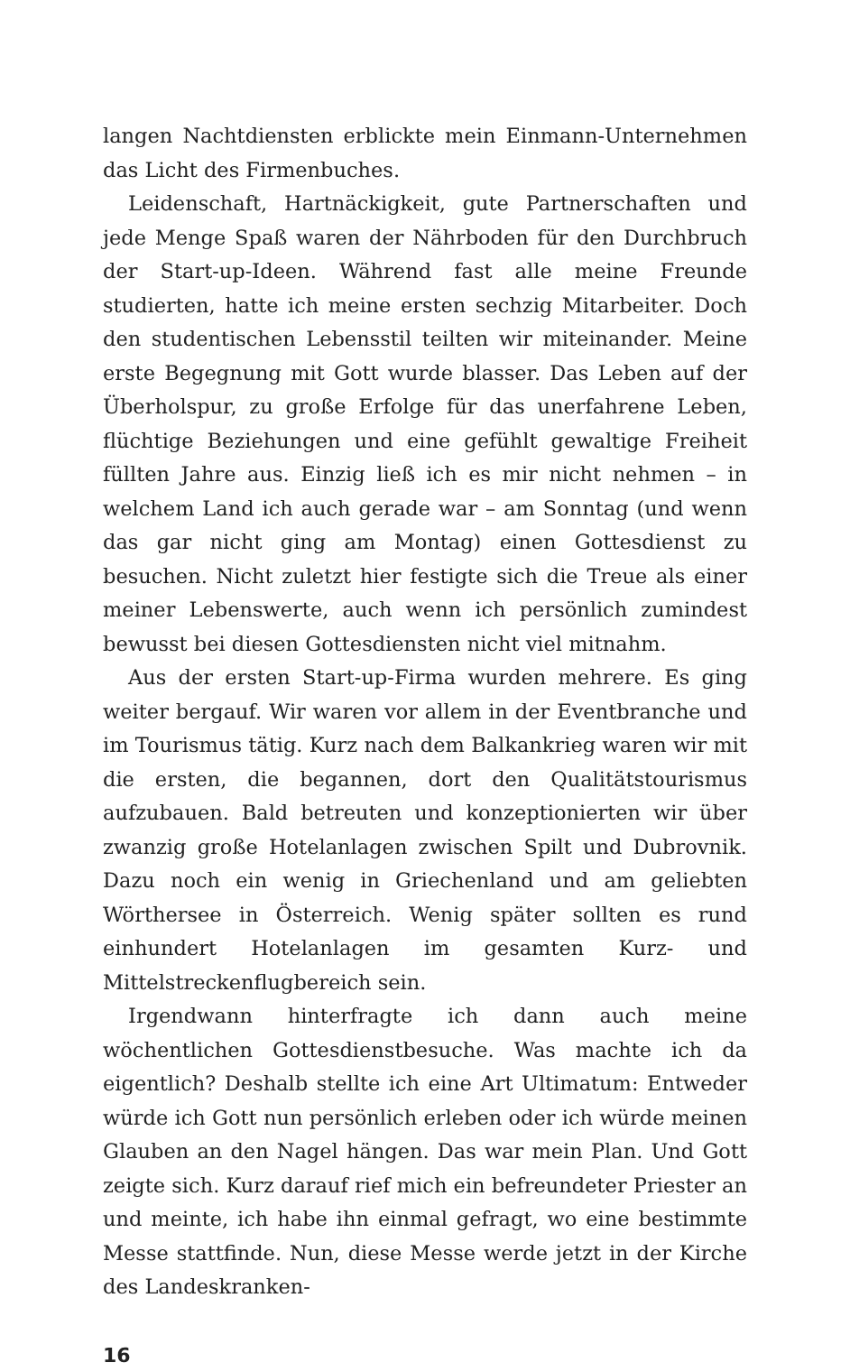langen Nachtdiensten erblickte mein Einmann-Unternehmen das Licht des Firmenbuches.
Leidenschaft, Hartnäckigkeit, gute Partnerschaften und jede Menge Spaß waren der Nährboden für den Durchbruch der Start-up-Ideen. Während fast alle meine Freunde studierten, hatte ich meine ersten sechzig Mitarbeiter. Doch den studentischen Lebensstil teilten wir miteinander. Meine erste Begegnung mit Gott wurde blasser. Das Leben auf der Überholspur, zu große Erfolge für das unerfahrene Leben, flüchtige Beziehungen und eine gefühlt gewaltige Freiheit füllten Jahre aus. Einzig ließ ich es mir nicht nehmen – in welchem Land ich auch gerade war – am Sonntag (und wenn das gar nicht ging am Montag) einen Gottesdienst zu besuchen. Nicht zuletzt hier festigte sich die Treue als einer meiner Lebenswerte, auch wenn ich persönlich zumindest bewusst bei diesen Gottesdiensten nicht viel mitnahm.
Aus der ersten Start-up-Firma wurden mehrere. Es ging weiter bergauf. Wir waren vor allem in der Eventbranche und im Tourismus tätig. Kurz nach dem Balkankrieg waren wir mit die ersten, die begannen, dort den Qualitätstourismus aufzubauen. Bald betreuten und konzeptionierten wir über zwanzig große Hotelanlagen zwischen Spilt und Dubrovnik. Dazu noch ein wenig in Griechenland und am geliebten Wörthersee in Österreich. Wenig später sollten es rund einhundert Hotelanlagen im gesamten Kurz- und Mittelstreckenflugbereich sein.
Irgendwann hinterfragte ich dann auch meine wöchentlichen Gottesdienstbesuche. Was machte ich da eigentlich? Deshalb stellte ich eine Art Ultimatum: Entweder würde ich Gott nun persönlich erleben oder ich würde meinen Glauben an den Nagel hängen. Das war mein Plan. Und Gott zeigte sich. Kurz darauf rief mich ein befreundeter Priester an und meinte, ich habe ihn einmal gefragt, wo eine bestimmte Messe stattfinde. Nun, diese Messe werde jetzt in der Kirche des Landeskranken-
16